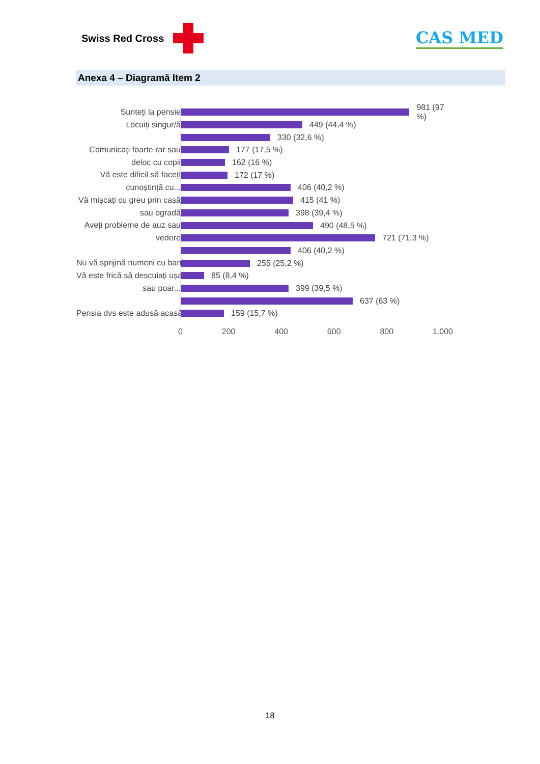Swiss Red Cross
CAS MED
Anexa 4 – Diagramă Item 2
Sunteți la pensie
Locuiți singur/ă
Comunicați foarte rar sau
deloc cu copii
Vă este dificil să faceți
cunoștință cu...
Vă mișcați cu greu prin casă
sau ogradă
Aveți probleme de auz sau
vedere
Nu vă sprijină numeni cu bani
Vă este frică să descuiați ușa
sau poar...
Pensia dvs este adusă acasă
981 (97 %)
449 (44,4 %)
330 (32,6 %)
177 (17,5 %)
162 (16 %)
172 (17 %)
406 (40,2 %)
415 (41 %)
398 (39,4 %)
490 (48,5 %)
721 (71,3 %)
406 (40,2 %)
255 (25,2 %)
85 (8,4 %)
399 (39,5 %)
637 (63 %)
159 (15,7 %)
0 200 400 600 800 1.000
18